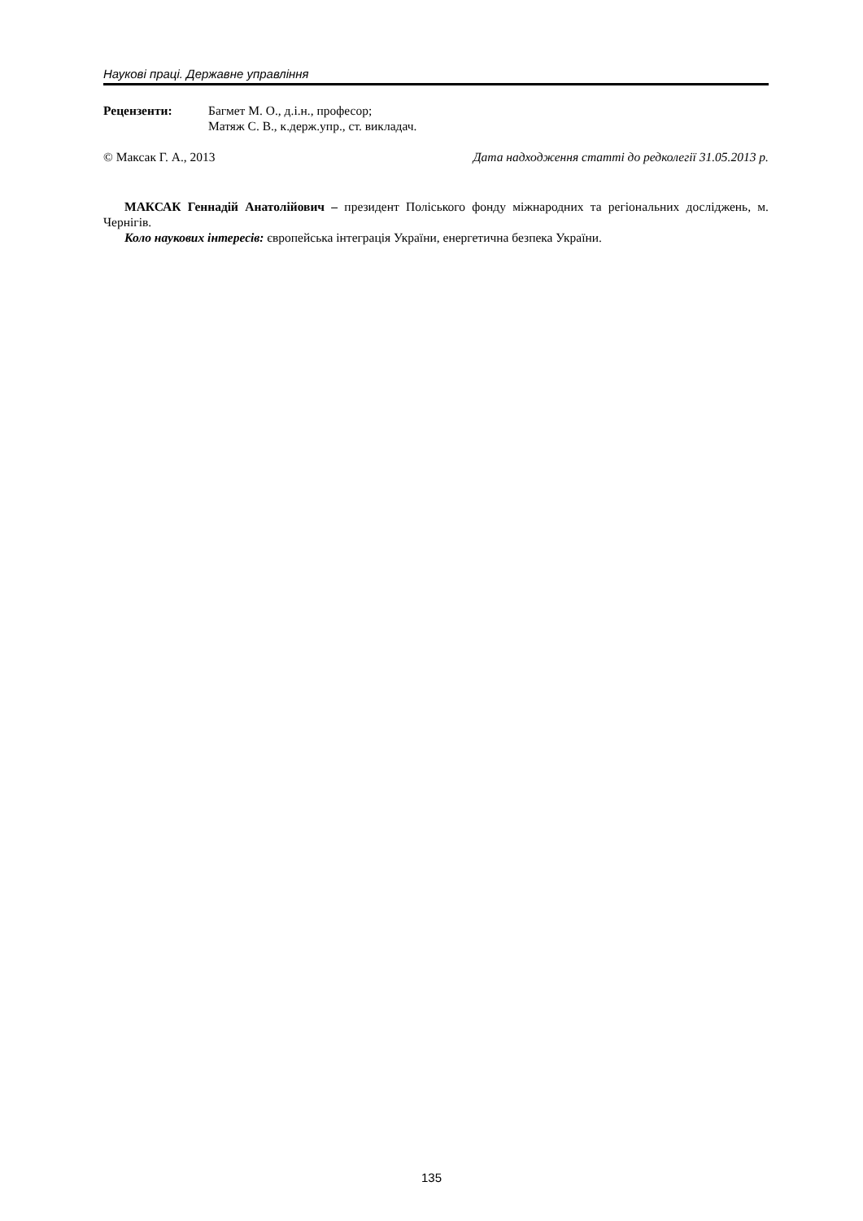Наукові праці. Державне управління
Рецензенти: Багмет М. О., д.і.н., професор;
Матяж С. В., к.держ.упр., ст. викладач.
© Максак Г. А., 2013 Дата надходження статті до редколегії 31.05.2013 р.
МАКСАК Геннадій Анатолійович – президент Поліського фонду міжнародних та регіональних досліджень, м. Чернігів.
Коло наукових інтересів: європейська інтеграція України, енергетична безпека України.
135